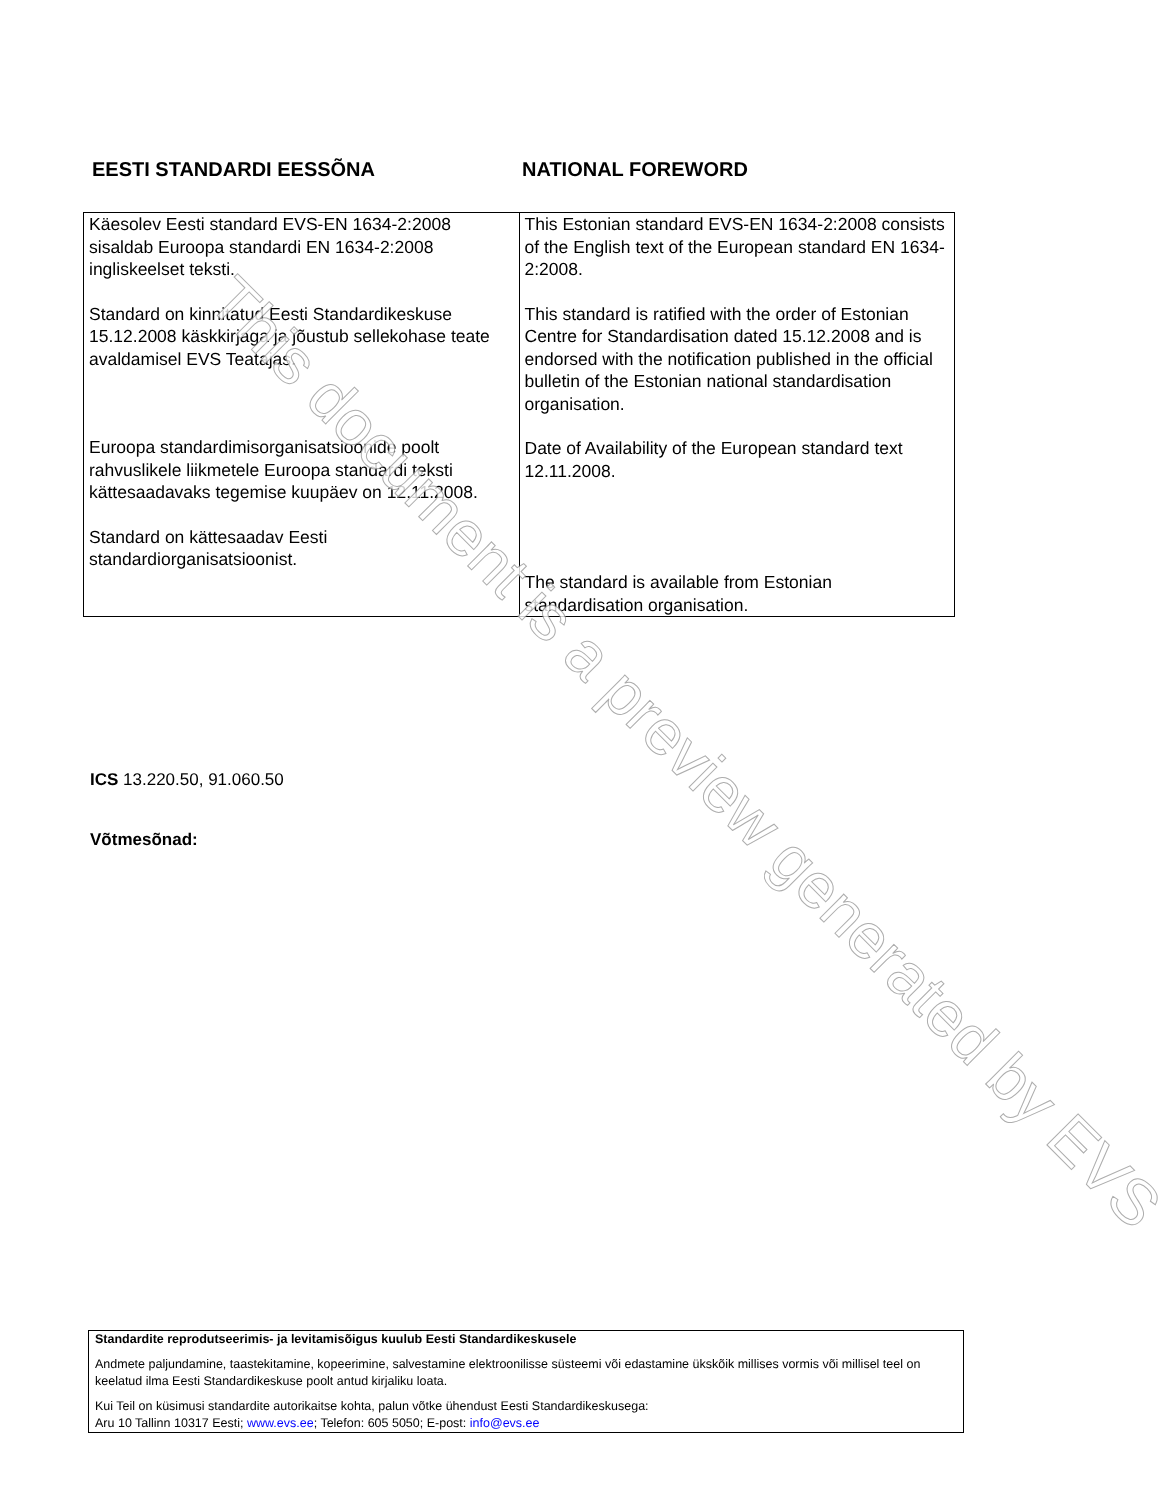EESTI STANDARDI EESSÕNA NATIONAL FOREWORD
| Käesolev Eesti standard EVS-EN 1634-2:2008 sisaldab Euroopa standardi EN 1634-2:2008 ingliskeelset teksti. Standard on kinnitatud Eesti Standardikeskuse 15.12.2008 käskkirjaga ja jõustub sellekohase teate avaldamisel EVS Teatajas. Euroopa standardimisorganisatsioonide poolt rahvuslikele liikmetele Euroopa standardi teksti kättesaadavaks tegemise kuupäev on 12.11.2008. Standard on kättesaadav Eesti standardiorganisatsioonist. | This Estonian standard EVS-EN 1634-2:2008 consists of the English text of the European standard EN 1634-2:2008. This standard is ratified with the order of Estonian Centre for Standardisation dated 15.12.2008 and is endorsed with the notification published in the official bulletin of the Estonian national standardisation organisation. Date of Availability of the European standard text 12.11.2008. The standard is available from Estonian standardisation organisation. |
ICS 13.220.50, 91.060.50
Võtmesõnad:
Standardite reprodutseerimis- ja levitamisõigus kuulub Eesti Standardikeskusele
Andmete paljundamine, taastekitamine, kopeerimine, salvestamine elektroonilisse süsteemi või edastamine ükskõik millises vormis või millisel teel on keelatud ilma Eesti Standardikeskuse poolt antud kirjaliku loata.
Kui Teil on küsimusi standardite autorikaitse kohta, palun võtke ühendust Eesti Standardikeskusega:
Aru 10 Tallinn 10317 Eesti; www.evs.ee; Telefon: 605 5050; E-post: info@evs.ee
This document is a preview generated by EVS